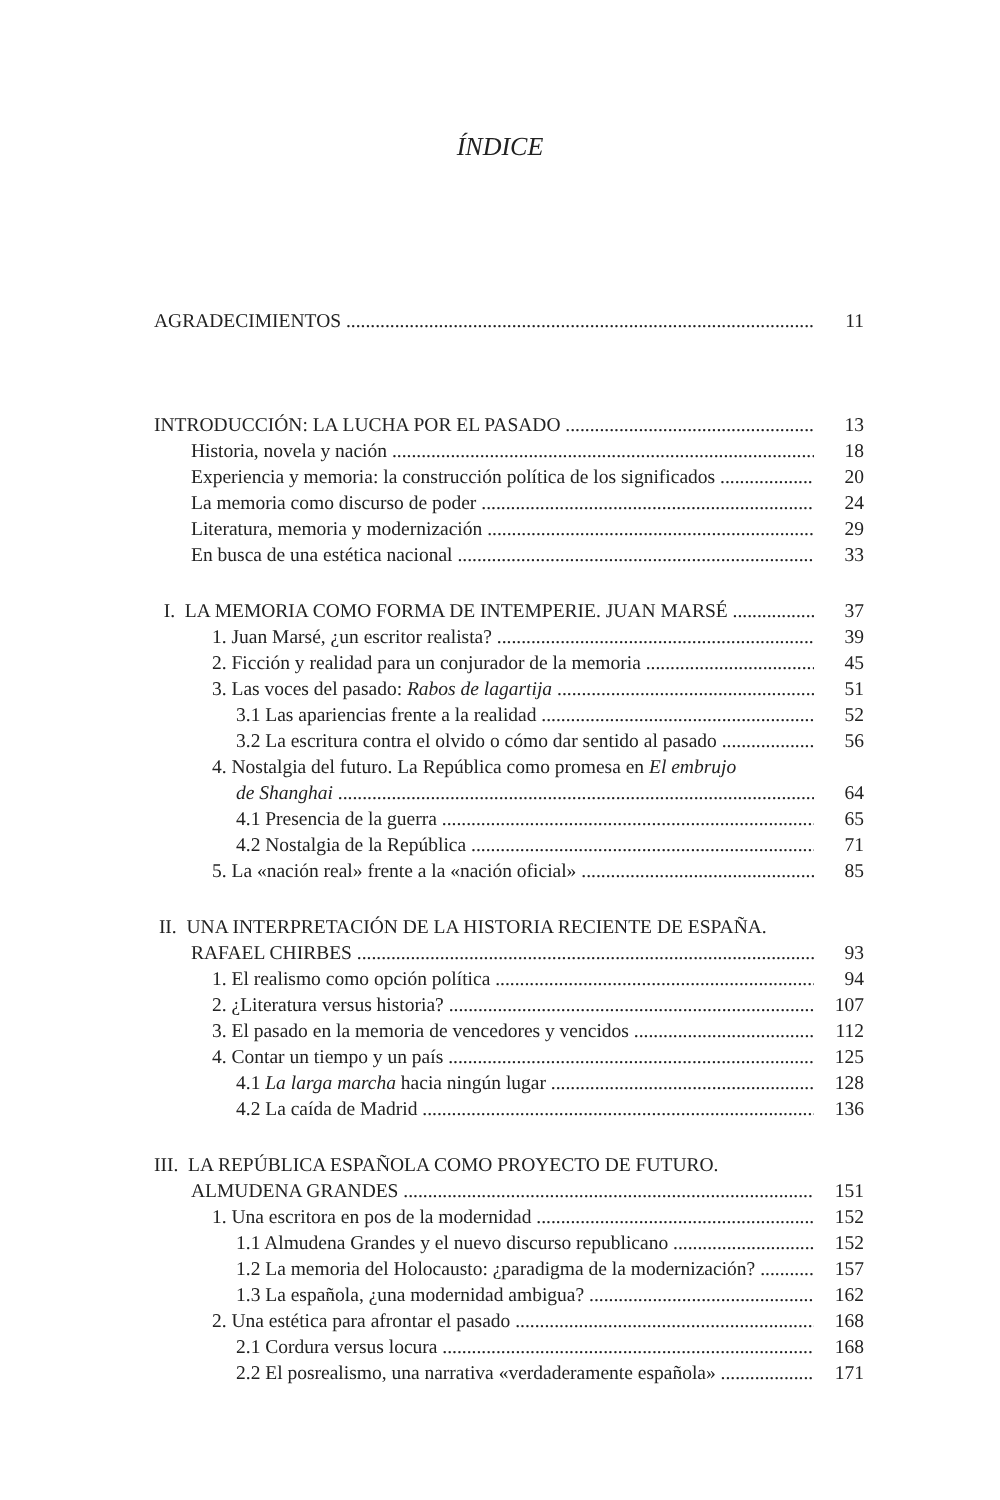ÍNDICE
AGRADECIMIENTOS 11
INTRODUCCIÓN: LA LUCHA POR EL PASADO 13
Historia, novela y nación 18
Experiencia y memoria: la construcción política de los significados 20
La memoria como discurso de poder 24
Literatura, memoria y modernización 29
En busca de una estética nacional 33
I. LA MEMORIA COMO FORMA DE INTEMPERIE. JUAN MARSÉ 37
1. Juan Marsé, ¿un escritor realista? 39
2. Ficción y realidad para un conjurador de la memoria 45
3. Las voces del pasado: Rabos de lagartija 51
3.1 Las apariencias frente a la realidad 52
3.2 La escritura contra el olvido o cómo dar sentido al pasado 56
4. Nostalgia del futuro. La República como promesa en El embrujo
de Shanghai 64
4.1 Presencia de la guerra 65
4.2 Nostalgia de la República 71
5. La «nación real» frente a la «nación oficial» 85
II. UNA INTERPRETACIÓN DE LA HISTORIA RECIENTE DE ESPAÑA.
RAFAEL CHIRBES 93
1. El realismo como opción política 94
2. ¿Literatura versus historia? 107
3. El pasado en la memoria de vencedores y vencidos 112
4. Contar un tiempo y un país 125
4.1 La larga marcha hacia ningún lugar 128
4.2 La caída de Madrid 136
III. LA REPÚBLICA ESPAÑOLA COMO PROYECTO DE FUTURO.
ALMUDENA GRANDES 151
1. Una escritora en pos de la modernidad 152
1.1 Almudena Grandes y el nuevo discurso republicano 152
1.2 La memoria del Holocausto: ¿paradigma de la modernización? 157
1.3 La española, ¿una modernidad ambigua? 162
2. Una estética para afrontar el pasado 168
2.1 Cordura versus locura 168
2.2 El posrealismo, una narrativa «verdaderamente española» 171